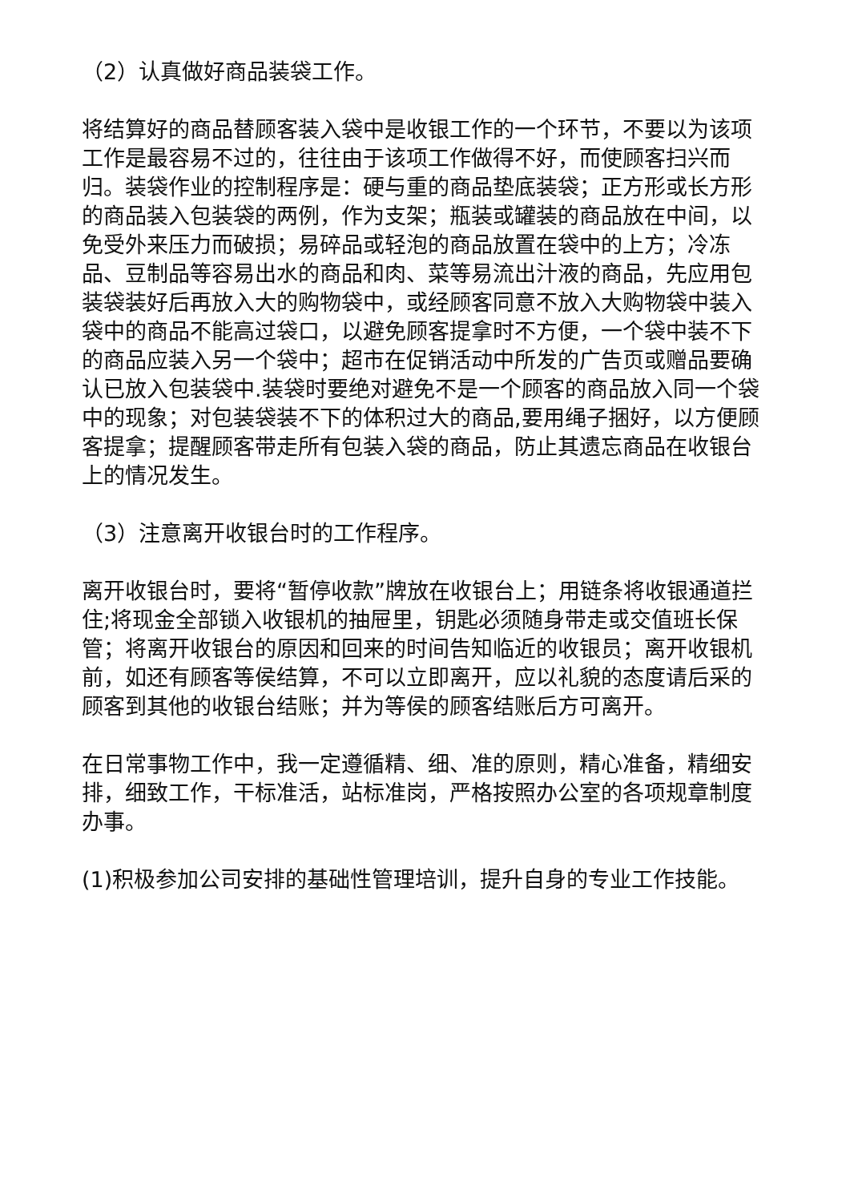（2）认真做好商品装袋工作。
将结算好的商品替顾客装入袋中是收银工作的一个环节，不要以为该项工作是最容易不过的，往往由于该项工作做得不好，而使顾客扫兴而归。装袋作业的控制程序是：硬与重的商品垫底装袋；正方形或长方形的商品装入包装袋的两例，作为支架；瓶装或罐装的商品放在中间，以免受外来压力而破损；易碎品或轻泡的商品放置在袋中的上方；冷冻品、豆制品等容易出水的商品和肉、菜等易流出汁液的商品，先应用包装袋装好后再放入大的购物袋中，或经顾客同意不放入大购物袋中装入袋中的商品不能高过袋口，以避免顾客提拿时不方便，一个袋中装不下的商品应装入另一个袋中；超市在促销活动中所发的广告页或赠品要确认已放入包装袋中.装袋时要绝对避免不是一个顾客的商品放入同一个袋中的现象；对包装袋装不下的体积过大的商品,要用绳子捆好，以方便顾客提拿；提醒顾客带走所有包装入袋的商品，防止其遗忘商品在收银台上的情况发生。
（3）注意离开收银台时的工作程序。
离开收银台时，要将“暂停收款”牌放在收银台上；用链条将收银通道拦住;将现金全部锁入收银机的抽屉里，钥匙必须随身带走或交值班长保管；将离开收银台的原因和回来的时间告知临近的收银员；离开收银机前，如还有顾客等侯结算，不可以立即离开，应以礼貌的态度请后采的顾客到其他的收银台结账；并为等侯的顾客结账后方可离开。
在日常事物工作中，我一定遵循精、细、准的原则，精心准备，精细安排，细致工作，干标准活，站标准岗，严格按照办公室的各项规章制度办事。
(1)积极参加公司安排的基础性管理培训，提升自身的专业工作技能。